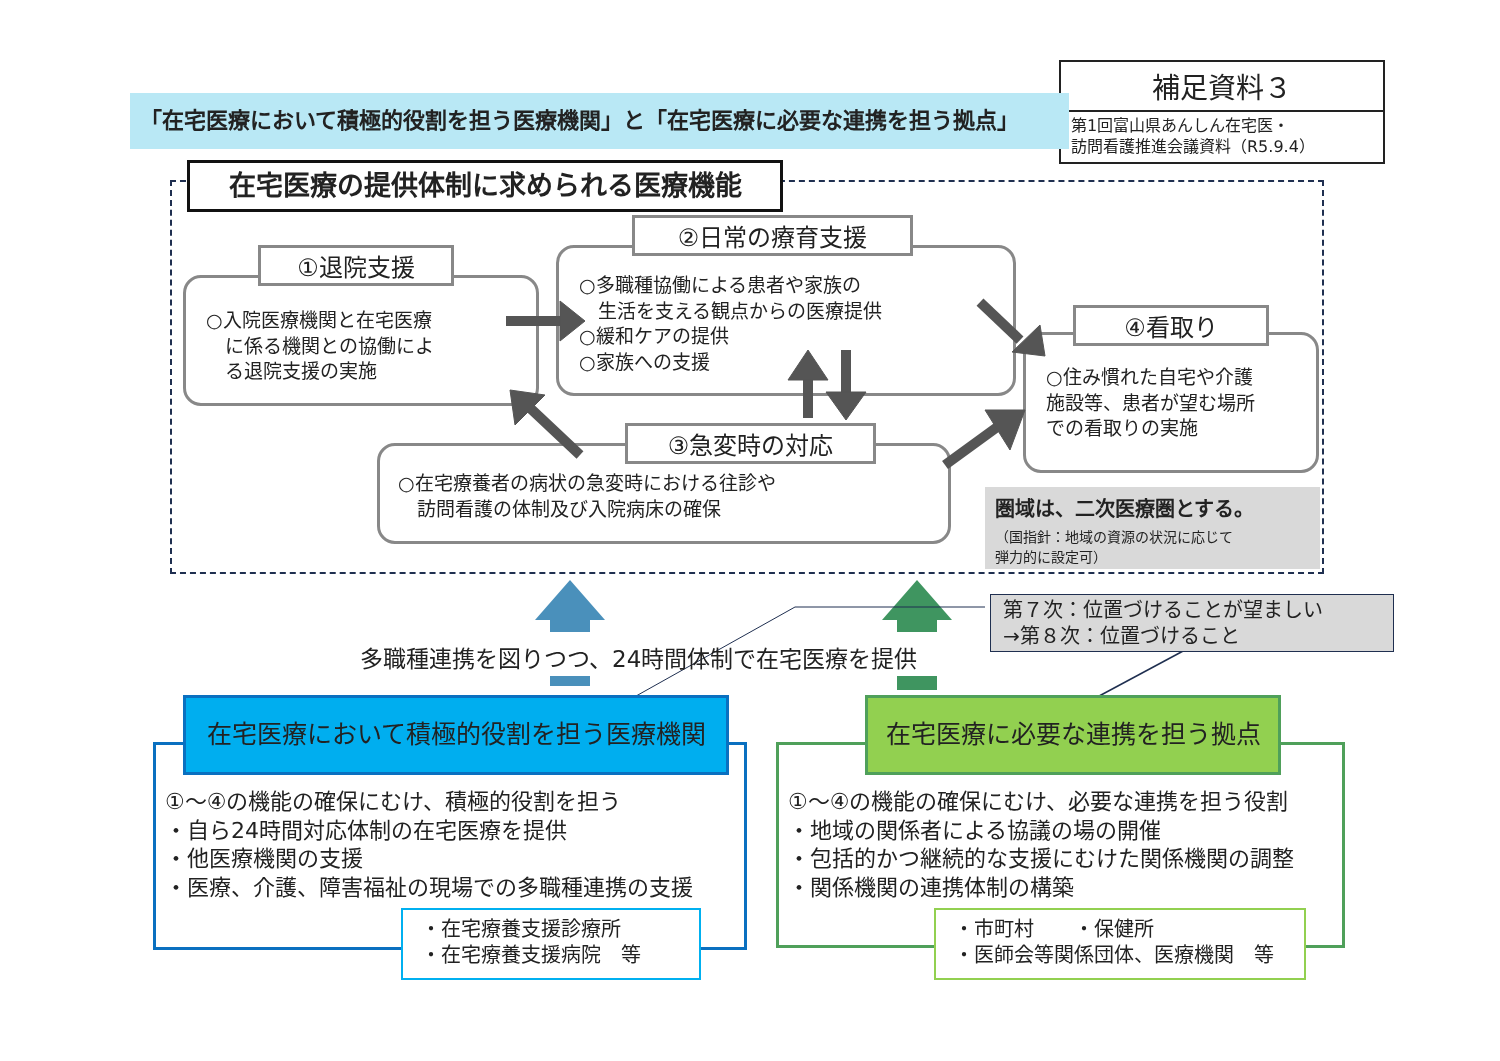補足資料３
第1回富山県あんしん在宅医・
訪問看護推進会議資料（R5.9.4）
「在宅医療において積極的役割を担う医療機関」と「在宅医療に必要な連携を担う拠点」
在宅医療の提供体制に求められる医療機能
○入院医療機関と在宅医療
　に係る機関との協働によ
　る退院支援の実施
①退院支援
○多職種協働による患者や家族の
　生活を支える観点からの医療提供
○緩和ケアの提供
○家族への支援
②日常の療育支援
○住み慣れた自宅や介護
施設等、患者が望む場所
での看取りの実施
④看取り
○在宅療養者の病状の急変時における往診や
　訪問看護の体制及び入院病床の確保
③急変時の対応
圏域は、二次医療圏とする。
（国指針：地域の資源の状況に応じて
弾力的に設定可）
第７次：位置づけることが望ましい
→第８次：位置づけること
多職種連携を図りつつ、24時間体制で在宅医療を提供
在宅医療において積極的役割を担う医療機関
①～④の機能の確保にむけ、積極的役割を担う
・自ら24時間対応体制の在宅医療を提供
・他医療機関の支援
・医療、介護、障害福祉の現場での多職種連携の支援
・在宅療養支援診療所
・在宅療養支援病院　等
在宅医療に必要な連携を担う拠点
①～④の機能の確保にむけ、必要な連携を担う役割
・地域の関係者による協議の場の開催
・包括的かつ継続的な支援にむけた関係機関の調整
・関係機関の連携体制の構築
・市町村　　・保健所
・医師会等関係団体、医療機関　等